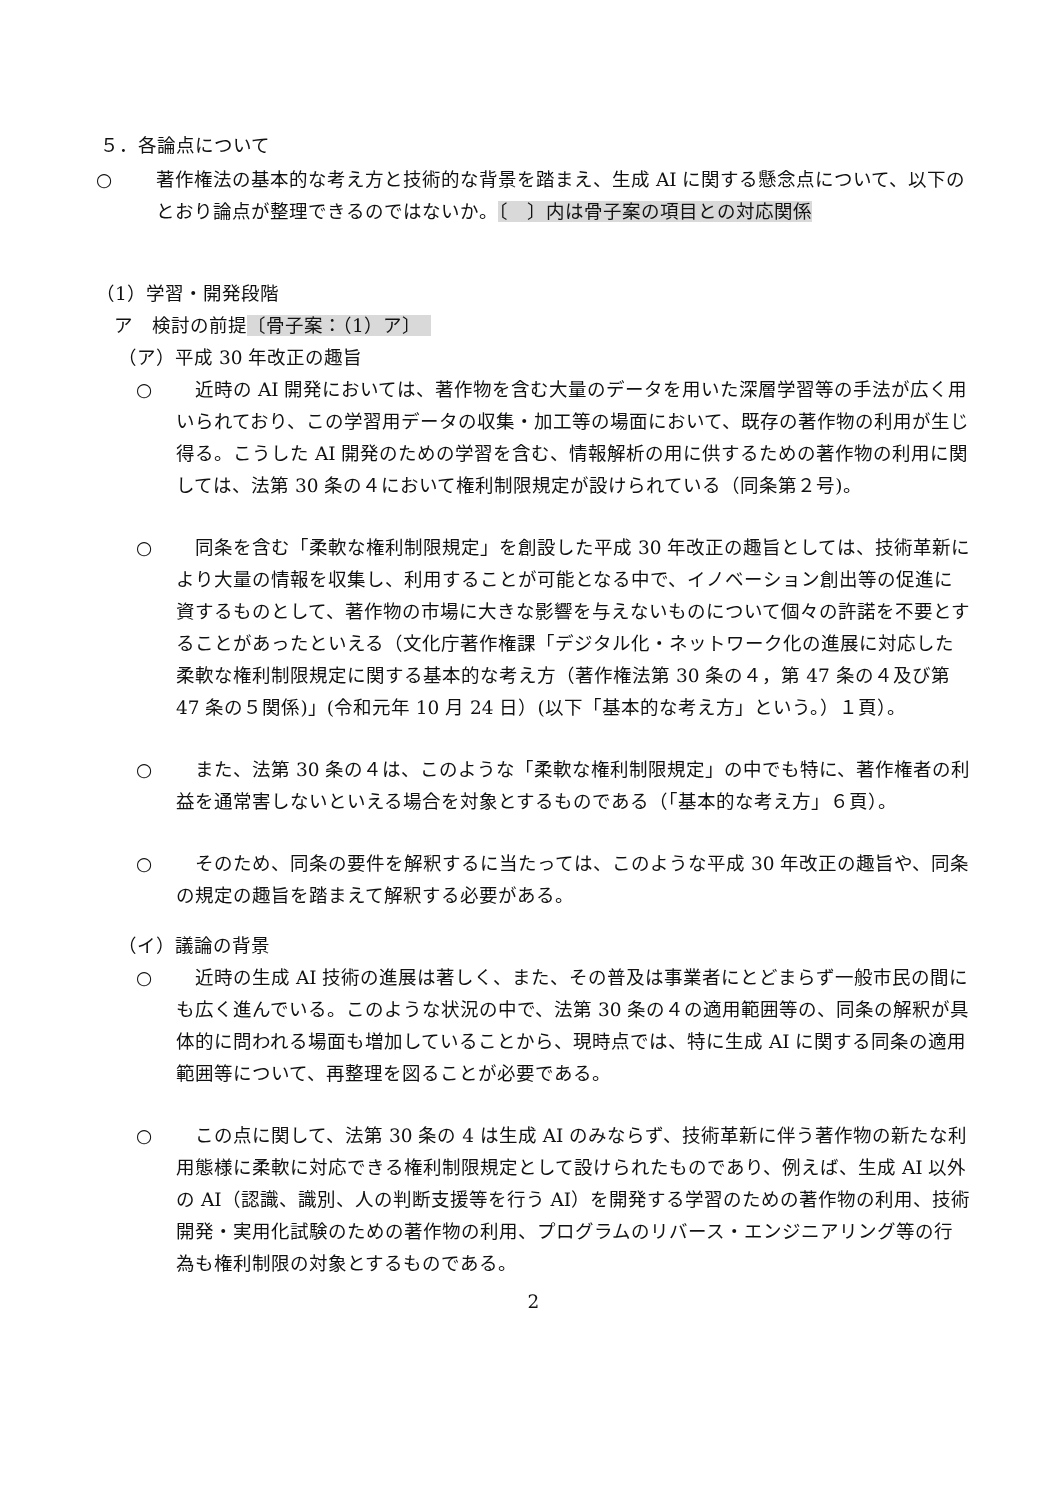５．各論点について
○ 著作権法の基本的な考え方と技術的な背景を踏まえ、生成 AI に関する懸念点について、以下のとおり論点が整理できるのではないか。〔　〕内は骨子案の項目との対応関係
（1）学習・開発段階
ア　検討の前提〔骨子案：（1）ア〕　
（ア）平成 30 年改正の趣旨
○　近時の AI 開発においては、著作物を含む大量のデータを用いた深層学習等の手法が広く用いられており、この学習用データの収集・加工等の場面において、既存の著作物の利用が生じ得る。こうした AI 開発のための学習を含む、情報解析の用に供するための著作物の利用に関しては、法第 30 条の４において権利制限規定が設けられている（同条第２号)。
○　同条を含む「柔軟な権利制限規定」を創設した平成 30 年改正の趣旨としては、技術革新により大量の情報を収集し、利用することが可能となる中で、イノベーション創出等の促進に資するものとして、著作物の市場に大きな影響を与えないものについて個々の許諾を不要とすることがあったといえる（文化庁著作権課「デジタル化・ネットワーク化の進展に対応した柔軟な権利制限規定に関する基本的な考え方（著作権法第 30 条の４，第 47 条の４及び第 47 条の５関係)」(令和元年 10 月 24 日）(以下「基本的な考え方」という。）１頁）。
○　また、法第 30 条の４は、このような「柔軟な権利制限規定」の中でも特に、著作権者の利益を通常害しないといえる場合を対象とするものである（「基本的な考え方」６頁）。
○　そのため、同条の要件を解釈するに当たっては、このような平成 30 年改正の趣旨や、同条の規定の趣旨を踏まえて解釈する必要がある。
（イ）議論の背景
○　近時の生成 AI 技術の進展は著しく、また、その普及は事業者にとどまらず一般市民の間にも広く進んでいる。このような状況の中で、法第 30 条の４の適用範囲等の、同条の解釈が具体的に問われる場面も増加していることから、現時点では、特に生成 AI に関する同条の適用範囲等について、再整理を図ることが必要である。
○　この点に関して、法第 30 条の 4 は生成 AI のみならず、技術革新に伴う著作物の新たな利用態様に柔軟に対応できる権利制限規定として設けられたものであり、例えば、生成 AI 以外の AI（認識、識別、人の判断支援等を行う AI）を開発する学習のための著作物の利用、技術開発・実用化試験のための著作物の利用、プログラムのリバース・エンジニアリング等の行為も権利制限の対象とするものである。
2